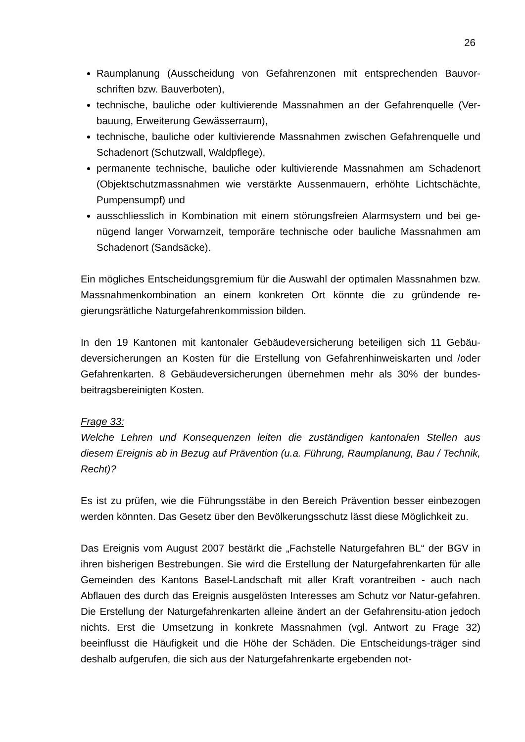26
Raumplanung (Ausscheidung von Gefahrenzonen mit entsprechenden Bauvor-schriften bzw. Bauverboten),
technische, bauliche oder kultivierende Massnahmen an der Gefahrenquelle (Ver-bauung, Erweiterung Gewässerraum),
technische, bauliche oder kultivierende Massnahmen zwischen Gefahrenquelle und Schadenort (Schutzwall, Waldpflege),
permanente technische, bauliche oder kultivierende Massnahmen am Schadenort (Objektschutzmassnahmen wie verstärkte Aussenmauern, erhöhte Lichtschächte, Pumpensumpf) und
ausschliesslich in Kombination mit einem störungsfreien Alarmsystem und bei ge-nügend langer Vorwarnzeit, temporäre technische oder bauliche Massnahmen am Schadenort (Sandsäcke).
Ein mögliches Entscheidungsgremium für die Auswahl der optimalen Massnahmen bzw. Massnahmenkombination an einem konkreten Ort könnte die zu gründende re-gierungsrätliche Naturgefahrenkommission bilden.
In den 19 Kantonen mit kantonaler Gebäudeversicherung beteiligen sich 11 Gebäu-deversicherungen an Kosten für die Erstellung von Gefahrenhinweiskarten und /oder Gefahrenkarten. 8 Gebäudeversicherungen übernehmen mehr als 30% der bundes-beitragsbereinigten Kosten.
Frage 33:
Welche Lehren und Konsequenzen leiten die zuständigen kantonalen Stellen aus diesem Ereignis ab in Bezug auf Prävention (u.a. Führung, Raumplanung, Bau / Technik, Recht)?
Es ist zu prüfen, wie die Führungsstäbe in den Bereich Prävention besser einbezogen werden könnten. Das Gesetz über den Bevölkerungsschutz lässt diese Möglichkeit zu.
Das Ereignis vom August 2007 bestärkt die „Fachstelle Naturgefahren BL“ der BGV in ihren bisherigen Bestrebungen. Sie wird die Erstellung der Naturgefahrenkarten für alle Gemeinden des Kantons Basel-Landschaft mit aller Kraft vorantreiben - auch nach Abflauen des durch das Ereignis ausgelösten Interesses am Schutz vor Natur-gefahren. Die Erstellung der Naturgefahrenkarten alleine ändert an der Gefahrensitu-ation jedoch nichts. Erst die Umsetzung in konkrete Massnahmen (vgl. Antwort zu Frage 32) beeinflusst die Häufigkeit und die Höhe der Schäden. Die Entscheidungs-träger sind deshalb aufgerufen, die sich aus der Naturgefahrenkarte ergebenden not-